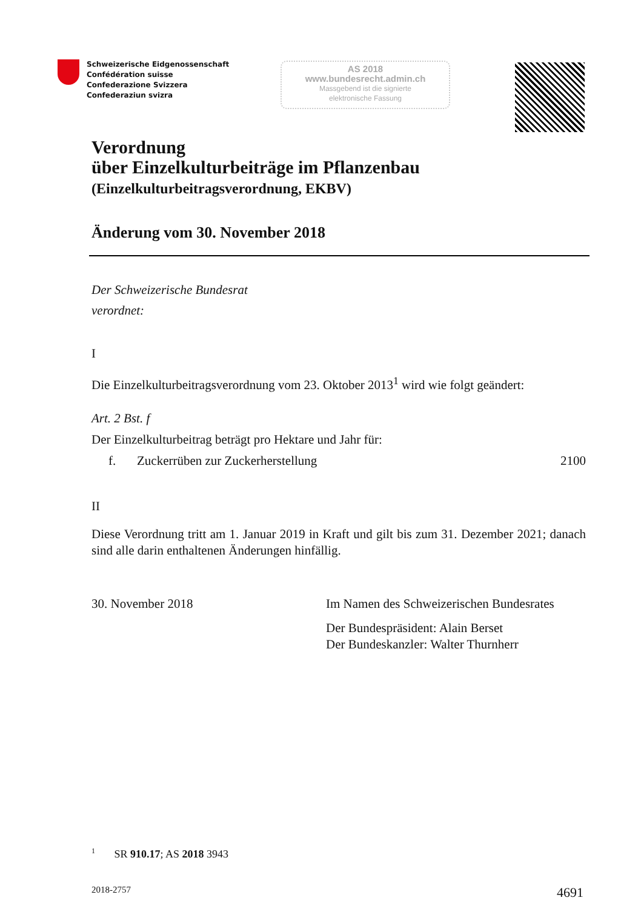Schweizerische Eidgenossenschaft
Confédération suisse
Confederazione Svizzera
Confederaziun svizra
AS 2018
www.bundesrecht.admin.ch
Massgebend ist die signierte
elektronische Fassung
Verordnung
über Einzelkulturbeiträge im Pflanzenbau
(Einzelkulturbeitragsverordnung, EKBV)
Änderung vom 30. November 2018
Der Schweizerische Bundesrat
verordnet:
I
Die Einzelkulturbeitragsverordnung vom 23. Oktober 2013<sup>1</sup> wird wie folgt geändert:
Art. 2 Bst. f
Der Einzelkulturbeitrag beträgt pro Hektare und Jahr für:
f. Zuckerrüben zur Zuckerherstellung 2100
II
Diese Verordnung tritt am 1. Januar 2019 in Kraft und gilt bis zum 31. Dezember 2021; danach sind alle darin enthaltenen Änderungen hinfällig.
30. November 2018 Im Namen des Schweizerischen Bundesrates
Der Bundespräsident: Alain Berset
Der Bundeskanzler: Walter Thurnherr
<sup>1</sup> SR 910.17; AS 2018 3943
2018-2757 4691